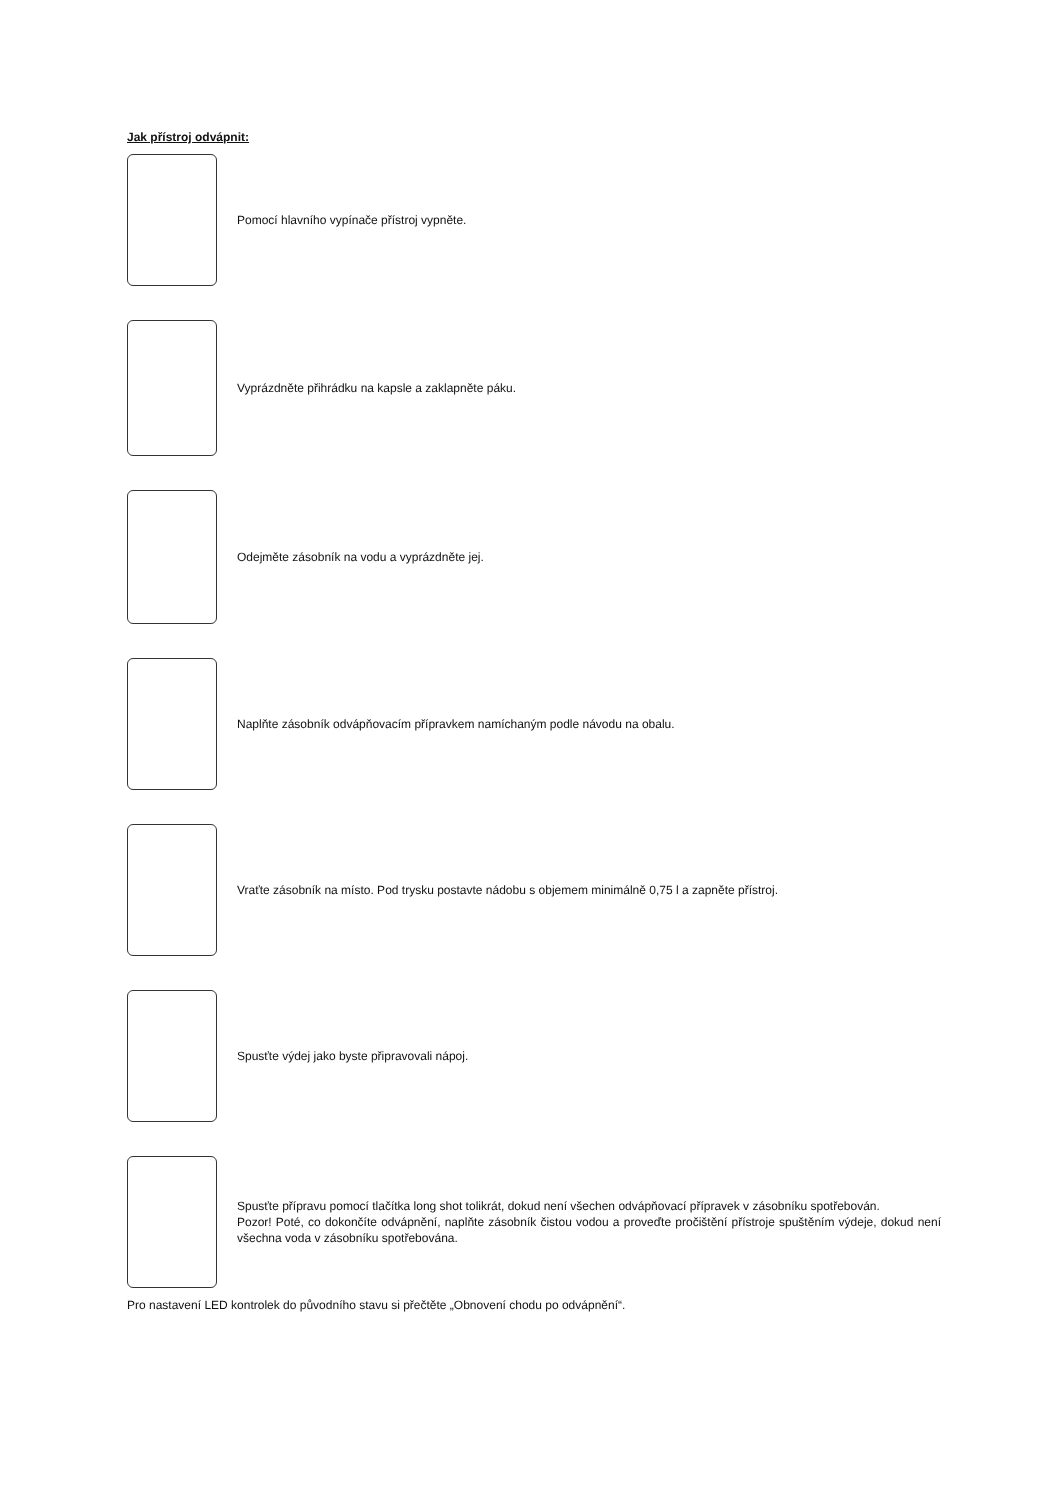Jak přístroj odvápnit:
Pomocí hlavního vypínače přístroj vypněte.
Vyprázdněte přihrádku na kapsle a zaklapněte páku.
Odejměte zásobník na vodu a vyprázdněte jej.
Naplňte zásobník odvápňovacím přípravkem namíchaným podle návodu na obalu.
Vraťte zásobník na místo. Pod trysku postavte nádobu s objemem minimálně 0,75 l a zapněte přístroj.
Spusťte výdej jako byste připravovali nápoj.
Spusťte přípravu pomocí tlačítka long shot tolikrát, dokud není všechen odvápňovací přípravek v zásobníku spotřebován.
Pozor! Poté, co dokončíte odvápnění, naplňte zásobník čistou vodou a proveďte pročištění přístroje spuštěním výdeje, dokud není všechna voda v zásobníku spotřebována.
Pro nastavení LED kontrolek do původního stavu si přečtěte „Obnovení chodu po odvápnění“.